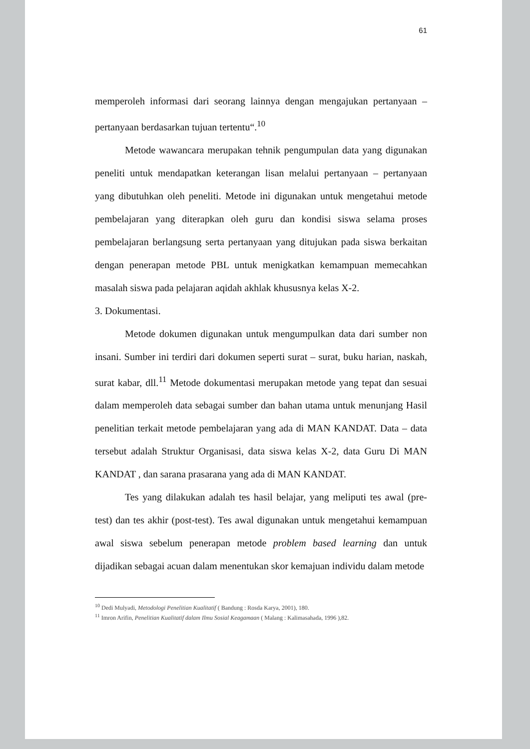61
memperoleh informasi dari seorang lainnya dengan mengajukan pertanyaan – pertanyaan berdasarkan tujuan tertentu“.<sup>10</sup>
Metode wawancara merupakan tehnik pengumpulan data yang digunakan peneliti untuk mendapatkan keterangan lisan melalui pertanyaan – pertanyaan yang dibutuhkan oleh peneliti. Metode ini digunakan untuk mengetahui metode pembelajaran yang diterapkan oleh guru dan kondisi siswa selama proses pembelajaran berlangsung serta pertanyaan yang ditujukan pada siswa berkaitan dengan penerapan metode PBL untuk menigkatkan kemampuan memecahkan masalah siswa pada pelajaran aqidah akhlak khususnya kelas X-2.
3. Dokumentasi.
Metode dokumen digunakan untuk mengumpulkan data dari sumber non insani. Sumber ini terdiri dari dokumen seperti surat – surat, buku harian, naskah, surat kabar, dll.<sup>11</sup> Metode dokumentasi merupakan metode yang tepat dan sesuai dalam memperoleh data sebagai sumber dan bahan utama untuk menunjang Hasil penelitian terkait metode pembelajaran yang ada di MAN KANDAT. Data – data tersebut adalah Struktur Organisasi, data siswa kelas X-2, data Guru Di MAN KANDAT , dan sarana prasarana yang ada di MAN KANDAT.
Tes yang dilakukan adalah tes hasil belajar, yang meliputi tes awal (pre-test) dan tes akhir (post-test). Tes awal digunakan untuk mengetahui kemampuan awal siswa sebelum penerapan metode problem based learning dan untuk dijadikan sebagai acuan dalam menentukan skor kemajuan individu dalam metode
<sup>10</sup> Dedi Mulyadi, Metodologi Penelitian Kualitatif ( Bandung : Rosda Karya, 2001), 180.
<sup>11</sup> Imron Arifin, Penelitian Kualitatif dalam Ilmu Sosial Keagamaan ( Malang : Kalimasahada, 1996 ),82.